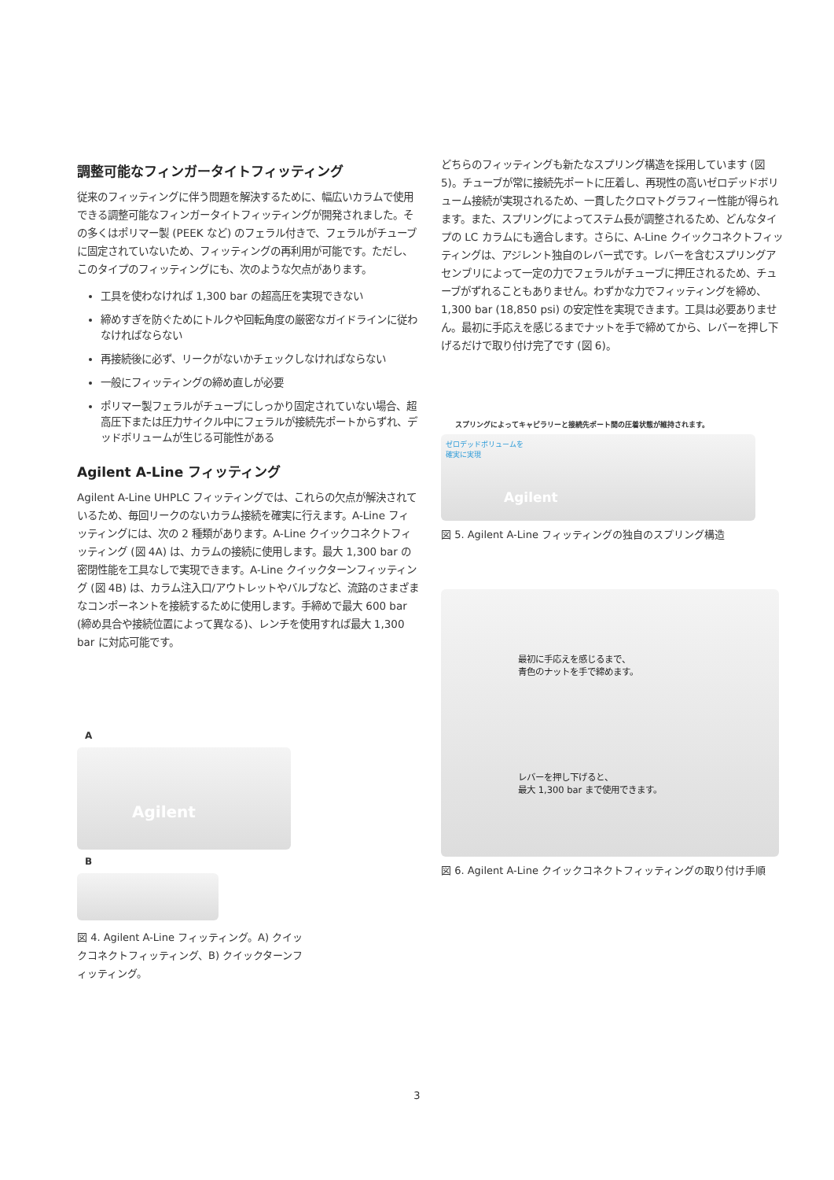調整可能なフィンガータイトフィッティング
従来のフィッティングに伴う問題を解決するために、幅広いカラムで使用できる調整可能なフィンガータイトフィッティングが開発されました。その多くはポリマー製 (PEEK など) のフェラル付きで、フェラルがチューブに固定されていないため、フィッティングの再利用が可能です。ただし、このタイプのフィッティングにも、次のような欠点があります。
工具を使わなければ 1,300 bar の超高圧を実現できない
締めすぎを防ぐためにトルクや回転角度の厳密なガイドラインに従わなければならない
再接続後に必ず、リークがないかチェックしなければならない
一般にフィッティングの締め直しが必要
ポリマー製フェラルがチューブにしっかり固定されていない場合、超高圧下または圧力サイクル中にフェラルが接続先ポートからずれ、デッドボリュームが生じる可能性がある
Agilent A-Line フィッティング
Agilent A-Line UHPLC フィッティングでは、これらの欠点が解決されているため、毎回リークのないカラム接続を確実に行えます。A-Line フィッティングには、次の 2 種類があります。A-Line クイックコネクトフィッティング (図 4A) は、カラムの接続に使用します。最大 1,300 bar の密閉性能を工具なしで実現できます。A-Line クイックターンフィッティング (図 4B) は、カラム注入口/アウトレットやバルブなど、流路のさまざまなコンポーネントを接続するために使用します。手締めで最大 600 bar (締め具合や接続位置によって異なる)、レンチを使用すれば最大 1,300 bar に対応可能です。
A
Agilent
B
図 4. Agilent A-Line フィッティング。A) クイックコネクトフィッティング、B) クイックターンフィッティング。
どちらのフィッティングも新たなスプリング構造を採用しています (図 5)。チューブが常に接続先ポートに圧着し、再現性の高いゼロデッドボリューム接続が実現されるため、一貫したクロマトグラフィー性能が得られます。また、スプリングによってステム長が調整されるため、どんなタイプの LC カラムにも適合します。さらに、A-Line クイックコネクトフィッティングは、アジレント独自のレバー式です。レバーを含むスプリングアセンブリによって一定の力でフェラルがチューブに押圧されるため、チューブがずれることもありません。わずかな力でフィッティングを締め、1,300 bar (18,850 psi) の安定性を実現できます。工具は必要ありません。最初に手応えを感じるまでナットを手で締めてから、レバーを押し下げるだけで取り付け完了です (図 6)。
スプリングによってキャピラリーと接続先ポート間の圧着状態が維持されます。
ゼロデッドボリュームを
確実に実現
Agilent
図 5. Agilent A-Line フィッティングの独自のスプリング構造
最初に手応えを感じるまで、
青色のナットを手で締めます。
レバーを押し下げると、
最大 1,300 bar まで使用できます。
図 6. Agilent A-Line クイックコネクトフィッティングの取り付け手順
3